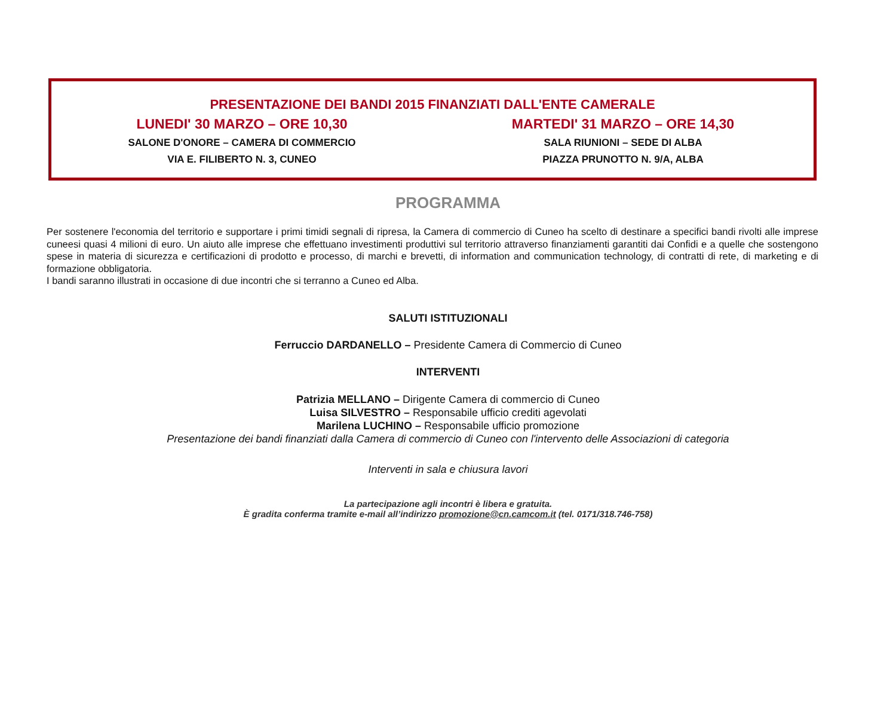PRESENTAZIONE DEI BANDI 2015 FINANZIATI DALL'ENTE CAMERALE
LUNEDI' 30 MARZO – ORE 10,30
SALONE D'ONORE – CAMERA DI COMMERCIO
VIA E. FILIBERTO N. 3, CUNEO
MARTEDI' 31 MARZO – ORE 14,30
SALA RIUNIONI – SEDE DI ALBA
PIAZZA PRUNOTTO N. 9/A, ALBA
PROGRAMMA
Per sostenere l'economia del territorio e supportare i primi timidi segnali di ripresa, la Camera di commercio di Cuneo ha scelto di destinare a specifici bandi rivolti alle imprese cuneesi quasi 4 milioni di euro. Un aiuto alle imprese che effettuano investimenti produttivi sul territorio attraverso finanziamenti garantiti dai Confidi e a quelle che sostengono spese in materia di sicurezza e certificazioni di prodotto e processo, di marchi e brevetti, di information and communication technology, di contratti di rete, di marketing e di formazione obbligatoria.
I bandi saranno illustrati in occasione di due incontri che si terranno a Cuneo ed Alba.
SALUTI ISTITUZIONALI
Ferruccio DARDANELLO – Presidente Camera di Commercio di Cuneo
INTERVENTI
Patrizia MELLANO – Dirigente Camera di commercio di Cuneo
Luisa SILVESTRO – Responsabile ufficio crediti agevolati
Marilena LUCHINO – Responsabile ufficio promozione
Presentazione dei bandi finanziati dalla Camera di commercio di Cuneo con l'intervento delle Associazioni di categoria
Interventi in sala e chiusura lavori
La partecipazione agli incontri è libera e gratuita.
È gradita conferma tramite e-mail all’indirizzo promozione@cn.camcom.it (tel. 0171/318.746-758)